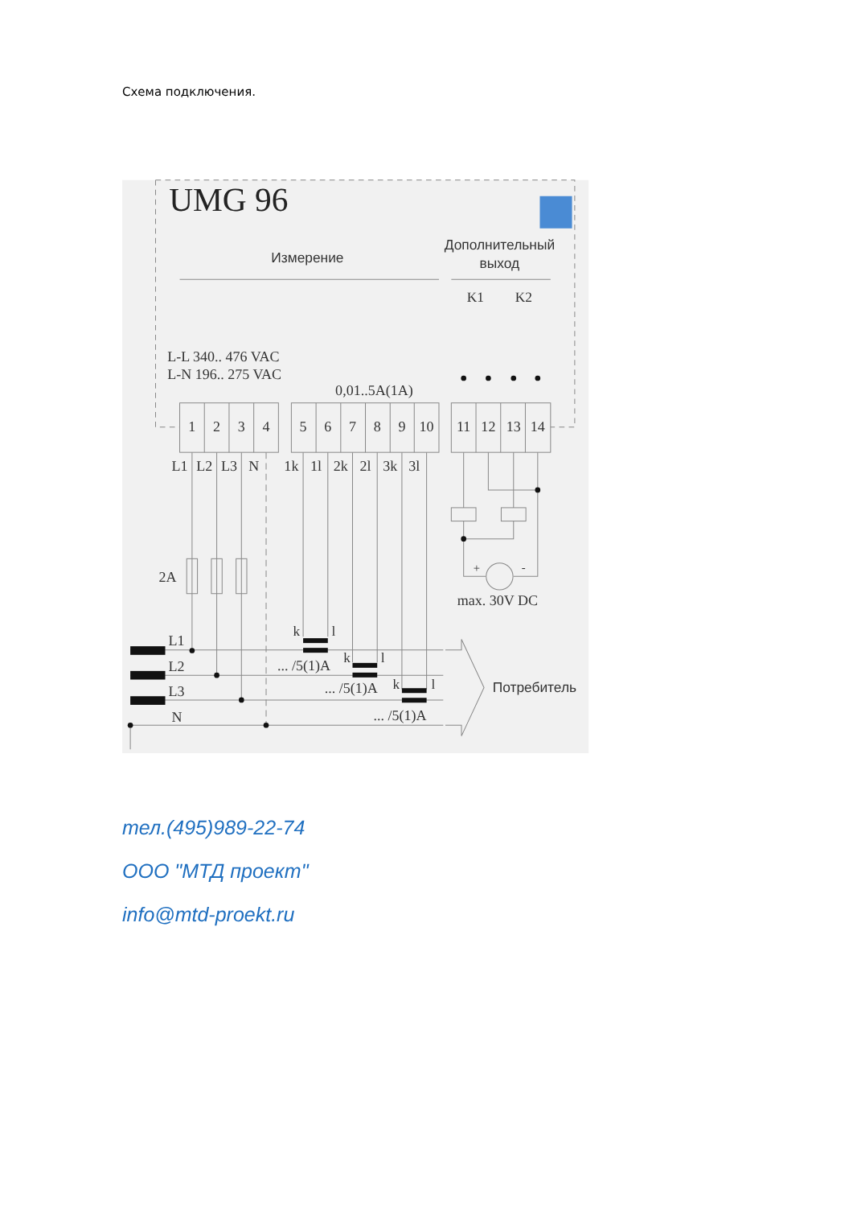Схема подключения.
UMG 96
Измерение
Дополнительный
выход
K1
K2
L-L 340.. 476 VAC
L-N 196.. 275 VAC
0,01..5A(1A)
1
2
3
4
5
6
7
8
9
10
11
12
13
14
L1
L2
L3
N
1k
1l
2k
2l
3k
3l
2A
+
-
max. 30V DC
L1
L2
L3
N
k
l
... /5(1)A
k
l
... /5(1)A
k
l
... /5(1)A
Потребитель
тел.(495)989-22-74
ООО "МТД проект"
info@mtd-proekt.ru